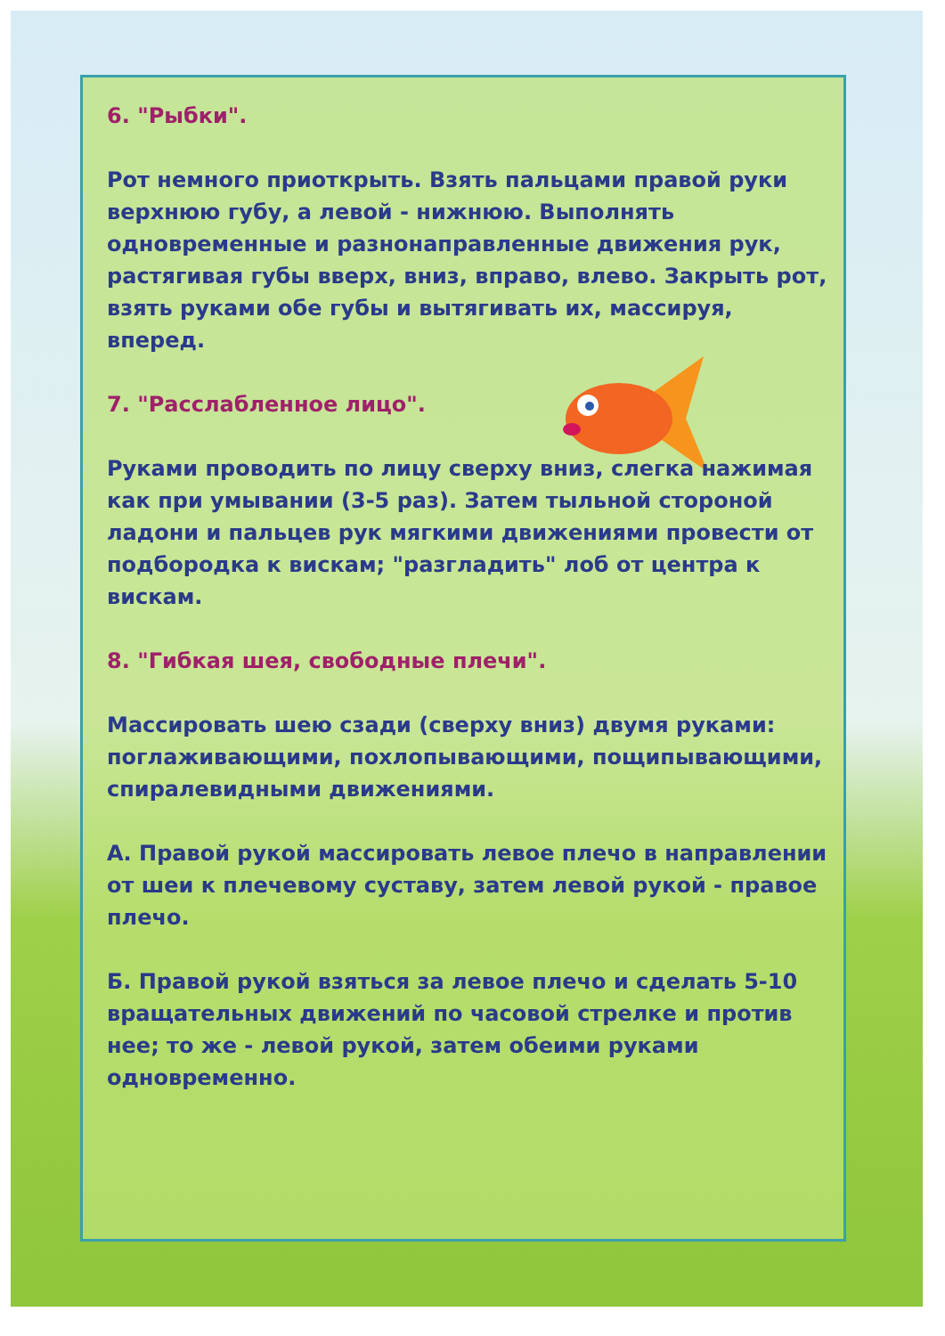6. "Рыбки".
Рот немного приоткрыть. Взять пальцами правой руки верхнюю губу, а левой - нижнюю. Выполнять одновременные и разнонаправленные движения рук, растягивая губы вверх, вниз, вправо, влево. Закрыть рот, взять руками обе губы и вытягивать их, массируя, вперед.
7. "Расслабленное лицо".
Руками проводить по лицу сверху вниз, слегка нажимая как при умывании (3-5 раз). Затем тыльной стороной ладони и пальцев рук мягкими движениями провести от подбородка к вискам; "разгладить" лоб от центра к вискам.
8. "Гибкая шея, свободные плечи".
Массировать шею сзади (сверху вниз) двумя руками: поглаживающими, похлопывающими, пощипывающими, спиралевидными движениями.
А. Правой рукой массировать левое плечо в направлении от шеи к плечевому суставу, затем левой рукой - правое плечо.
Б. Правой рукой взяться за левое плечо и сделать 5-10 вращательных движений по часовой стрелке и против нее; то же - левой рукой, затем обеими руками одновременно.